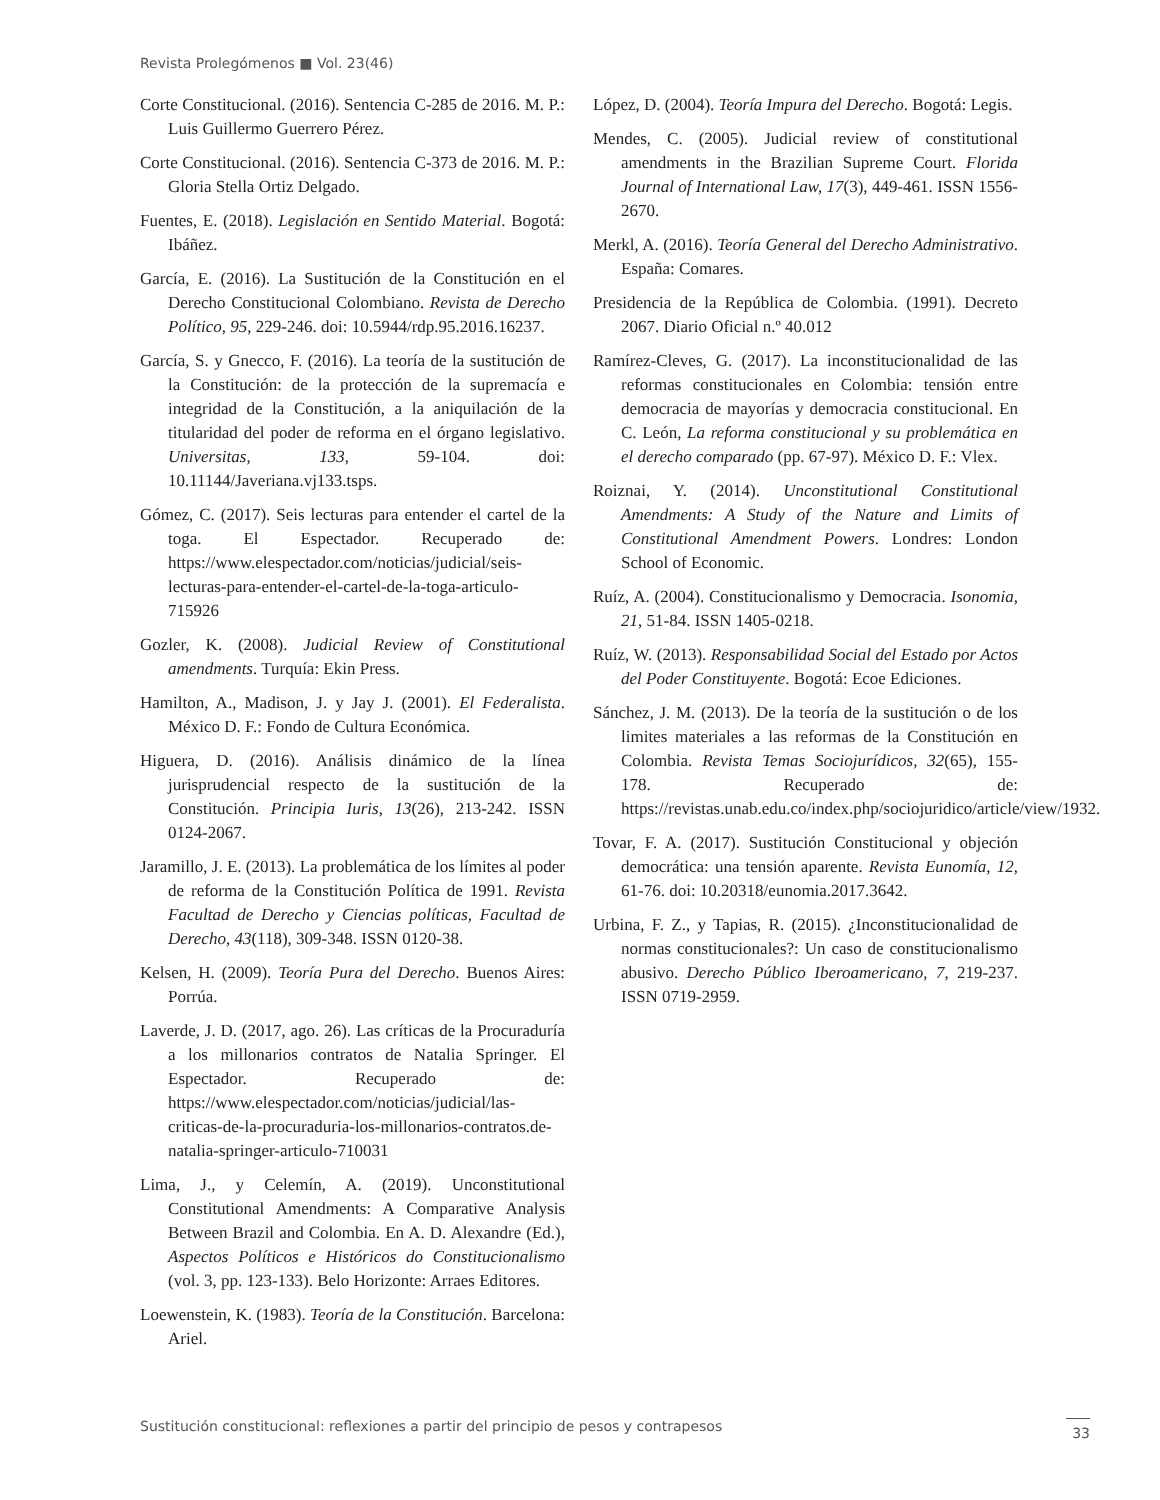Revista Prolegómenos ■ Vol. 23(46)
Corte Constitucional. (2016). Sentencia C-285 de 2016. M. P.: Luis Guillermo Guerrero Pérez.
Corte Constitucional. (2016). Sentencia C-373 de 2016. M. P.: Gloria Stella Ortiz Delgado.
Fuentes, E. (2018). Legislación en Sentido Material. Bogotá: Ibáñez.
García, E. (2016). La Sustitución de la Constitución en el Derecho Constitucional Colombiano. Revista de Derecho Político, 95, 229-246. doi: 10.5944/rdp.95.2016.16237.
García, S. y Gnecco, F. (2016). La teoría de la sustitución de la Constitución: de la protección de la supremacía e integridad de la Constitución, a la aniquilación de la titularidad del poder de reforma en el órgano legislativo. Universitas, 133, 59-104. doi: 10.11144/Javeriana.vj133.tsps.
Gómez, C. (2017). Seis lecturas para entender el cartel de la toga. El Espectador. Recuperado de: https://www.elespectador.com/noticias/judicial/seis-lecturas-para-entender-el-cartel-de-la-toga-articulo-715926
Gozler, K. (2008). Judicial Review of Constitutional amendments. Turquía: Ekin Press.
Hamilton, A., Madison, J. y Jay J. (2001). El Federalista. México D. F.: Fondo de Cultura Económica.
Higuera, D. (2016). Análisis dinámico de la línea jurisprudencial respecto de la sustitución de la Constitución. Principia Iuris, 13(26), 213-242. ISSN 0124-2067.
Jaramillo, J. E. (2013). La problemática de los límites al poder de reforma de la Constitución Política de 1991. Revista Facultad de Derecho y Ciencias políticas, Facultad de Derecho, 43(118), 309-348. ISSN 0120-38.
Kelsen, H. (2009). Teoría Pura del Derecho. Buenos Aires: Porrúa.
Laverde, J. D. (2017, ago. 26). Las críticas de la Procuraduría a los millonarios contratos de Natalia Springer. El Espectador. Recuperado de: https://www.elespectador.com/noticias/judicial/las-criticas-de-la-procuraduria-los-millonarios-contratos.de-natalia-springer-articulo-710031
Lima, J., y Celemín, A. (2019). Unconstitutional Constitutional Amendments: A Comparative Analysis Between Brazil and Colombia. En A. D. Alexandre (Ed.), Aspectos Políticos e Históricos do Constitucionalismo (vol. 3, pp. 123-133). Belo Horizonte: Arraes Editores.
Loewenstein, K. (1983). Teoría de la Constitución. Barcelona: Ariel.
López, D. (2004). Teoría Impura del Derecho. Bogotá: Legis.
Mendes, C. (2005). Judicial review of constitutional amendments in the Brazilian Supreme Court. Florida Journal of International Law, 17(3), 449-461. ISSN 1556-2670.
Merkl, A. (2016). Teoría General del Derecho Administrativo. España: Comares.
Presidencia de la República de Colombia. (1991). Decreto 2067. Diario Oficial n.º 40.012
Ramírez-Cleves, G. (2017). La inconstitucionalidad de las reformas constitucionales en Colombia: tensión entre democracia de mayorías y democracia constitucional. En C. León, La reforma constitucional y su problemática en el derecho comparado (pp. 67-97). México D. F.: Vlex.
Roiznai, Y. (2014). Unconstitutional Constitutional Amendments: A Study of the Nature and Limits of Constitutional Amendment Powers. Londres: London School of Economic.
Ruíz, A. (2004). Constitucionalismo y Democracia. Isonomia, 21, 51-84. ISSN 1405-0218.
Ruíz, W. (2013). Responsabilidad Social del Estado por Actos del Poder Constituyente. Bogotá: Ecoe Ediciones.
Sánchez, J. M. (2013). De la teoría de la sustitución o de los limites materiales a las reformas de la Constitución en Colombia. Revista Temas Sociojurídicos, 32(65), 155-178. Recuperado de: https://revistas.unab.edu.co/index.php/sociojuridico/article/view/1932.
Tovar, F. A. (2017). Sustitución Constitucional y objeción democrática: una tensión aparente. Revista Eunomía, 12, 61-76. doi: 10.20318/eunomia.2017.3642.
Urbina, F. Z., y Tapias, R. (2015). ¿Inconstitucionalidad de normas constitucionales?: Un caso de constitucionalismo abusivo. Derecho Público Iberoamericano, 7, 219-237. ISSN 0719-2959.
Sustitución constitucional: reflexiones a partir del principio de pesos y contrapesos 33